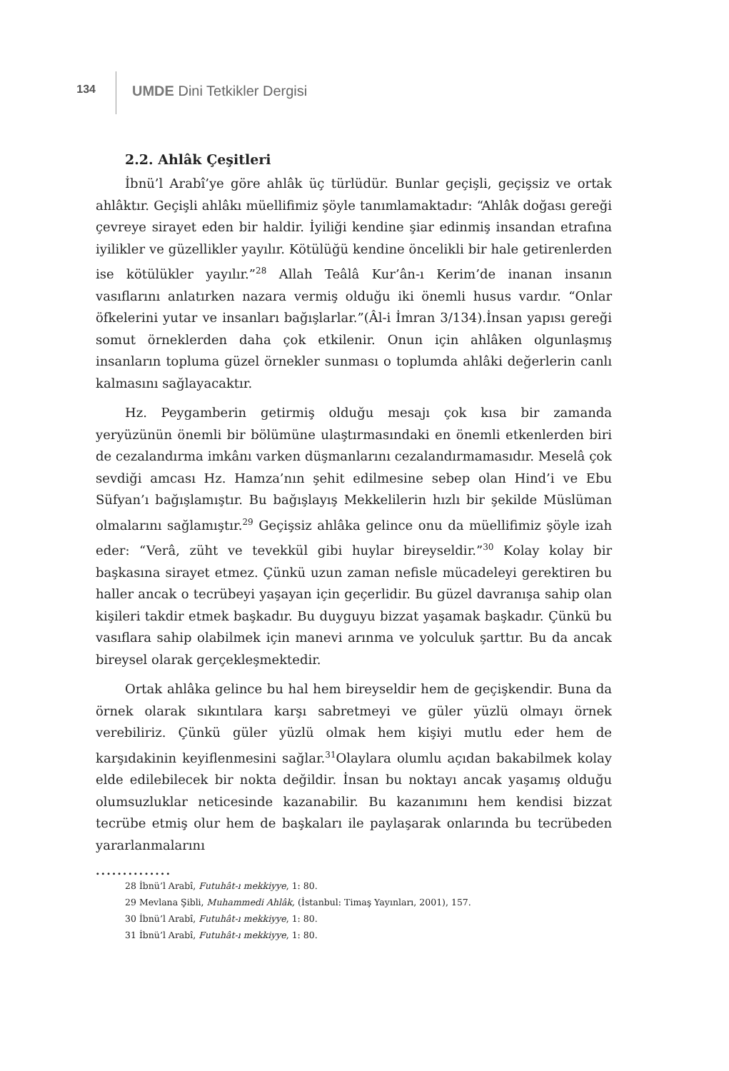134
UMDE Dini Tetkikler Dergisi
2.2. Ahlâk Çeşitleri
İbnü’l Arabî’ye göre ahlâk üç türlüdür. Bunlar geçişli, geçişsiz ve ortak ahlâktır. Geçişli ahlâkı müellifimiz şöyle tanımlamaktadır: “Ahlâk doğası gereği çevreye sirayet eden bir haldir. İyiliği kendine şiar edinmiş insandan etrafına iyilikler ve güzellikler yayılır. Kötülüğü kendine öncelikli bir hale getirenlerden ise kötülükler yayılır.”<sup>28</sup> Allah Teâlâ Kur’ân-ı Kerim’de inanan insanın vasıflarını anlatırken nazara vermiş olduğu iki önemli husus vardır. “Onlar öfkelerini yutar ve insanları bağışlarlar.”(Âl-i İmran 3/134).İnsan yapısı gereği somut örneklerden daha çok etkilenir. Onun için ahlâken olgunlaşmış insanların topluma güzel örnekler sunması o toplumda ahlâki değerlerin canlı kalmasını sağlayacaktır.
Hz. Peygamberin getirmiş olduğu mesajı çok kısa bir zamanda yeryüzünün önemli bir bölümüne ulaştırmasındaki en önemli etkenlerden biri de cezalandırma imkânı varken düşmanlarını cezalandırmamasıdır. Meselâ çok sevdiği amcası Hz. Hamza’nın şehit edilmesine sebep olan Hind’i ve Ebu Süfyan’ı bağışlamıştır. Bu bağışlayış Mekkelilerin hızlı bir şekilde Müslüman olmalarını sağlamıştır.<sup>29</sup> Geçişsiz ahlâka gelince onu da müellifimiz şöyle izah eder: “Verâ, züht ve tevekkül gibi huylar bireyseldir.”<sup>30</sup> Kolay kolay bir başkasına sirayet etmez. Çünkü uzun zaman nefisle mücadeleyi gerektiren bu haller ancak o tecrübeyi yaşayan için geçerlidir. Bu güzel davranışa sahip olan kişileri takdir etmek başkadır. Bu duyguyu bizzat yaşamak başkadır. Çünkü bu vasıflara sahip olabilmek için manevi arınma ve yolculuk şarttır. Bu da ancak bireysel olarak gerçekleşmektedir.
Ortak ahlâka gelince bu hal hem bireyseldir hem de geçişkendir. Buna da örnek olarak sıkıntılara karşı sabretmeyi ve güler yüzlü olmayı örnek verebiliriz. Çünkü güler yüzlü olmak hem kişiyi mutlu eder hem de karşıdakinin keyiflenmesini sağlar.<sup>31</sup>Olaylara olumlu açıdan bakabilmek kolay elde edilebilecek bir nokta değildir. İnsan bu noktayı ancak yaşamış olduğu olumsuzluklar neticesinde kazanabilir. Bu kazanımını hem kendisi bizzat tecrübe etmiş olur hem de başkaları ile paylaşarak onlarında bu tecrübeden yararlanmalarını
..............
28 İbnü’l Arabî, Futuhât-ı mekkiyye, 1: 80.
29 Mevlana Şibli, Muhammedi Ahlâk, (İstanbul: Timaş Yayınları, 2001), 157.
30 İbnü’l Arabî, Futuhât-ı mekkiyye, 1: 80.
31 İbnü’l Arabî, Futuhât-ı mekkiyye, 1: 80.